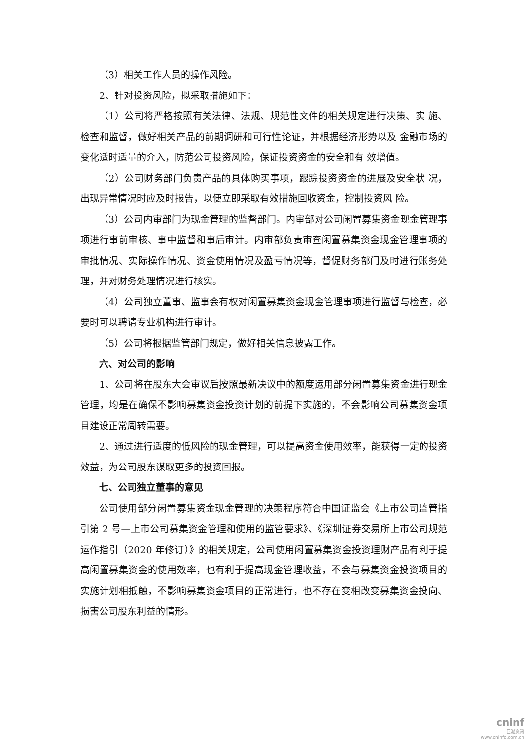（3）相关工作人员的操作风险。
2、针对投资风险，拟采取措施如下：
（1）公司将严格按照有关法律、法规、规范性文件的相关规定进行决策、实 施、检查和监督，做好相关产品的前期调研和可行性论证，并根据经济形势以及 金融市场的变化适时适量的介入，防范公司投资风险，保证投资资金的安全和有 效增值。
（2）公司财务部门负责产品的具体购买事项，跟踪投资资金的进展及安全状 况，出现异常情况时应及时报告，以便立即采取有效措施回收资金，控制投资风 险。
（3）公司内审部门为现金管理的监督部门。内审部对公司闲置募集资金现金管理事项进行事前审核、事中监督和事后审计。内审部负责审查闲置募集资金现金管理事项的审批情况、实际操作情况、资金使用情况及盈亏情况等，督促财务部门及时进行账务处理，并对财务处理情况进行核实。
（4）公司独立董事、监事会有权对闲置募集资金现金管理事项进行监督与检查，必要时可以聘请专业机构进行审计。
（5）公司将根据监管部门规定，做好相关信息披露工作。
六、对公司的影响
1、公司将在股东大会审议后按照最新决议中的额度运用部分闲置募集资金进行现金管理，均是在确保不影响募集资金投资计划的前提下实施的，不会影响公司募集资金项目建设正常周转需要。
2、通过进行适度的低风险的现金管理，可以提高资金使用效率，能获得一定的投资效益，为公司股东谋取更多的投资回报。
七、公司独立董事的意见
公司使用部分闲置募集资金现金管理的决策程序符合中国证监会《上市公司监管指引第 2 号—上市公司募集资金管理和使用的监管要求》、《深圳证券交易所上市公司规范运作指引（2020 年修订）》的相关规定，公司使用闲置募集资金投资理财产品有利于提高闲置募集资金的使用效率，也有利于提高现金管理收益，不会与募集资金投资项目的实施计划相抵触，不影响募集资金项目的正常进行，也不存在变相改变募集资金投向、损害公司股东利益的情形。
cninf
巨潮资讯
www.cninfo.com.cn